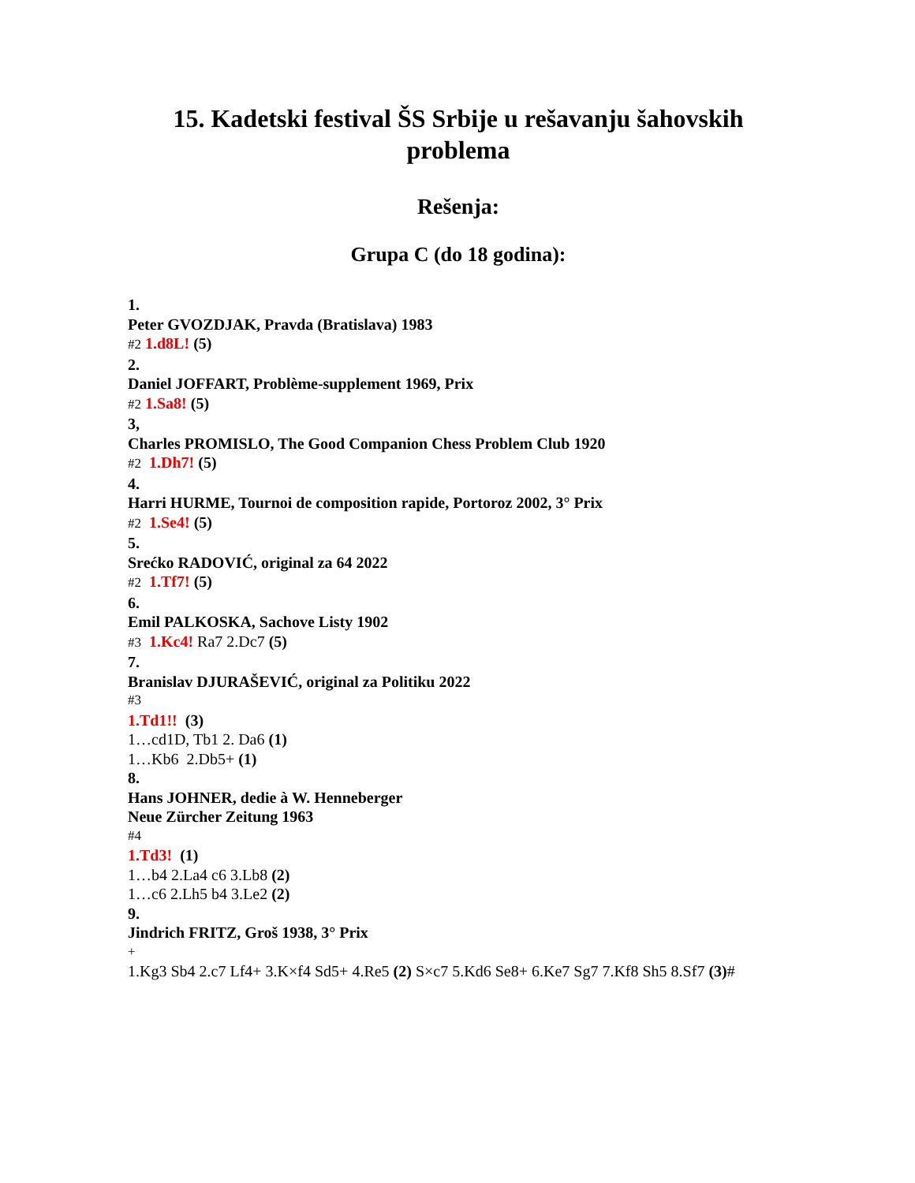15. Kadetski festival ŠS Srbije u rešavanju šahovskih problema
Rešenja:
Grupa C (do 18 godina):
1.
Peter GVOZDJAK, Pravda (Bratislava) 1983
#2 1.d8L! (5)
2.
Daniel JOFFART, Problème-supplement 1969, Prix
#2 1.Sa8! (5)
3,
Charles PROMISLO, The Good Companion Chess Problem Club 1920
#2 1.Dh7! (5)
4.
Harri HURME, Tournoi de composition rapide, Portoroz 2002, 3° Prix
#2 1.Se4! (5)
5.
Srećko RADOVIĆ, original za 64 2022
#2 1.Tf7! (5)
6.
Emil PALKOSKA, Sachove Listy 1902
#3 1.Kc4! Ra7 2.Dc7 (5)
7.
Branislav DJURAŠEVIĆ, original za Politiku 2022
#3
1.Td1!! (3)
1…cd1D, Tb1 2. Da6 (1)
1…Kb6 2.Db5+ (1)
8.
Hans JOHNER, dedie à W. Henneberger
Neue Zürcher Zeitung 1963
#4
1.Td3! (1)
1…b4 2.La4 c6 3.Lb8 (2)
1…c6 2.Lh5 b4 3.Le2 (2)
9.
Jindrich FRITZ, Groš 1938, 3° Prix
+
1.Kg3 Sb4 2.c7 Lf4+ 3.K×f4 Sd5+ 4.Re5 (2) S×c7 5.Kd6 Se8+ 6.Ke7 Sg7 7.Kf8 Sh5 8.Sf7 (3)#